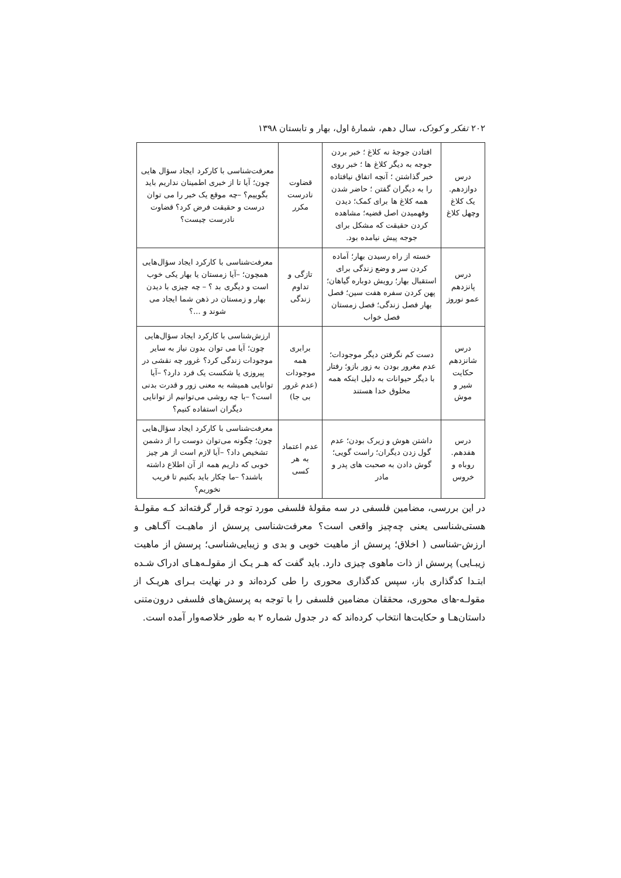۲۰۲ تفکر و کودک، سال دهم، شمارهٔ اول، بهار و تابستان ۱۳۹۸
| درس دوازدهم. یک کلاغ وچهل کلاغ | افتادن جوجهٔ نه کلاغ ؛ خبر بردن جوجه به دیگر کلاغ ها ؛ خبر روی خبر گذاشتن ؛ آنچه اتفاق نیافتاده را به دیگران گفتن ؛ حاضر شدن همه کلاغ ها برای کمک؛ دیدن وفهمیدن اصل قضیه؛ مشاهده کردن حقیقت که مشکل برای جوجه پیش نیامده بود. | قضاوت نادرست مکرر | معرفت‌شناسی با کارکرد ایجاد سؤال هایی چون؛ آیا تا از خبری اطمینان نداریم باید بگوییم؟ –چه موقع یک خبر را می توان درست و حقیقت فرض کرد؟ قضاوت نادرست چیست؟ |
| درس پانزدهم عمو نوروز | خسته از راه رسیدن بهار؛ آماده کردن سر و وضع زندگی برای استقبال بهار؛ رویش دوباره گیاهان؛ پهن کردن سفره هفت سین؛ فصل بهار فصل زندگی؛ فصل زمستان فصل خواب | تازگی و تداوم زندگی | معرفت‌شناسی با کارکرد ایجاد سؤال‌هایی همچون؛ –آیا زمستان یا بهار یکی خوب است و دیگری بد ؟ – چه چیزی با دیدن بهار و زمستان در ذهن شما ایجاد می شوند و ...؟ |
| درس شانزدهم حکایت شیر و موش | دست کم نگرفتن دیگر موجودات؛ عدم مغرور بودن به زور بازو؛ رفتار با دیگر حیوانات به دلیل اینکه همه مخلوق خدا هستند | برابری همه موجودات (عدم غرور بی جا) | ارزش‌شناسی با کارکرد ایجاد سؤال‌هایی چون؛ آیا می توان بدون نیاز به سایر موجودات زندگی کرد؟ غرور چه نقشی در پیروزی یا شکست یک فرد دارد؟ –آیا توانایی همیشه به معنی زور و قدرت بدنی است؟ –با چه روشی می‌توانیم از توانایی دیگران استفاده کنیم؟ |
| درس هفدهم. روباه و خروس | داشتن هوش و زیرک بودن؛ عدم گول زدن دیگران؛ راست گویی؛ گوش دادن به صحبت های پدر و مادر | عدم اعتماد به هر کسی | معرفت‌شناسی با کارکرد ایجاد سؤال‌هایی چون؛ چگونه می‌توان دوست را از دشمن تشخیص داد؟ –آیا لازم است از هر چیز خوبی که داریم همه از آن اطلاع داشته باشند؟ –ما چکار باید بکنیم تا فریب نخوریم؟ |
در این بررسی، مضامین فلسفی در سه مقولهٔ فلسفی مورد توجه قرار گرفته‌اند کـه مقولـهٔ هستی‌شناسی یعنی چه‌چیز واقعی است؟ معرفت‌شناسی پرسش از ماهیـت آگـاهی و ارزش-شناسی ( اخلاق؛ پرسش از ماهیت خوبی و بدی و زیبایی‌شناسی؛ پرسش از ماهیت زیبـایی) پرسش از ذات ماهوی چیزی دارد. باید گفت که هـر یـک از مقولـه‌هـای ادراک شـده ابتـدا کدگذاری باز، سپس کدگذاری محوری را طی کرده‌اند و در نهایت بـرای هریـک از مقولـه-های محوری، محققان مضامین فلسفی را با توجه به پرسش‌های فلسفی درون‌متنی داستان‌هـا و حکایت‌ها انتخاب کرده‌اند که در جدول شماره ۲ به طور خلاصه‌وار آمده است.